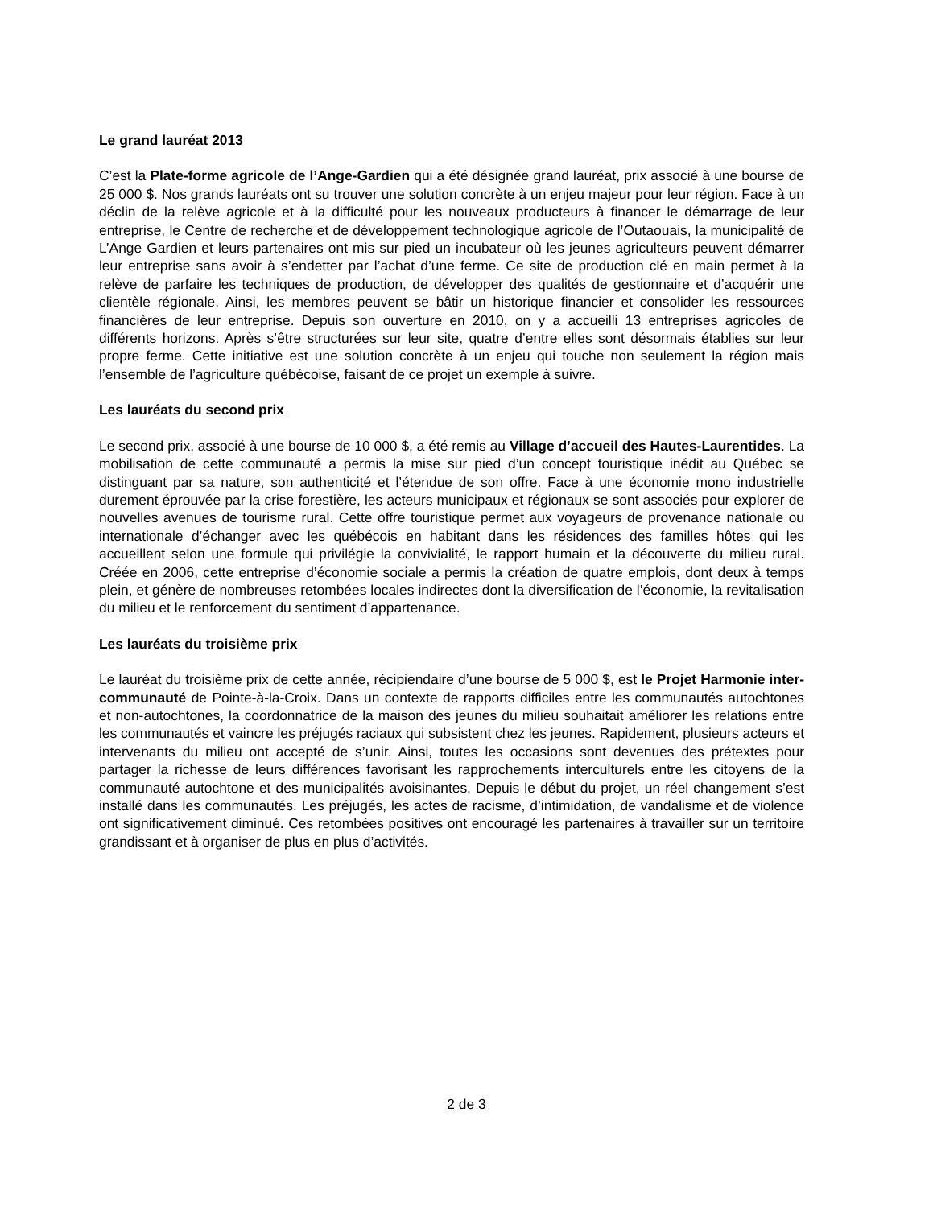Le grand lauréat 2013
C’est la Plate-forme agricole de l’Ange-Gardien qui a été désignée grand lauréat, prix associé à une bourse de 25 000 $. Nos grands lauréats ont su trouver une solution concrète à un enjeu majeur pour leur région. Face à un déclin de la relève agricole et à la difficulté pour les nouveaux producteurs à financer le démarrage de leur entreprise, le Centre de recherche et de développement technologique agricole de l’Outaouais, la municipalité de L’Ange Gardien et leurs partenaires ont mis sur pied un incubateur où les jeunes agriculteurs peuvent démarrer leur entreprise sans avoir à s’endetter par l’achat d’une ferme. Ce site de production clé en main permet à la relève de parfaire les techniques de production, de développer des qualités de gestionnaire et d’acquérir une clientèle régionale. Ainsi, les membres peuvent se bâtir un historique financier et consolider les ressources financières de leur entreprise. Depuis son ouverture en 2010, on y a accueilli 13 entreprises agricoles de différents horizons. Après s’être structurées sur leur site, quatre d’entre elles sont désormais établies sur leur propre ferme. Cette initiative est une solution concrète à un enjeu qui touche non seulement la région mais l’ensemble de l’agriculture québécoise, faisant de ce projet un exemple à suivre.
Les lauréats du second prix
Le second prix, associé à une bourse de 10 000 $, a été remis au Village d’accueil des Hautes-Laurentides. La mobilisation de cette communauté a permis la mise sur pied d’un concept touristique inédit au Québec se distinguant par sa nature, son authenticité et l’étendue de son offre. Face à une économie mono industrielle durement éprouvée par la crise forestière, les acteurs municipaux et régionaux se sont associés pour explorer de nouvelles avenues de tourisme rural. Cette offre touristique permet aux voyageurs de provenance nationale ou internationale d’échanger avec les québécois en habitant dans les résidences des familles hôtes qui les accueillent selon une formule qui privilégie la convivialité, le rapport humain et la découverte du milieu rural. Créée en 2006, cette entreprise d’économie sociale a permis la création de quatre emplois, dont deux à temps plein, et génère de nombreuses retombées locales indirectes dont la diversification de l’économie, la revitalisation du milieu et le renforcement du sentiment d’appartenance.
Les lauréats du troisième prix
Le lauréat du troisième prix de cette année, récipiendaire d’une bourse de 5 000 $, est le Projet Harmonie inter-communauté de Pointe-à-la-Croix. Dans un contexte de rapports difficiles entre les communautés autochtones et non-autochtones, la coordonnatrice de la maison des jeunes du milieu souhaitait améliorer les relations entre les communautés et vaincre les préjugés raciaux qui subsistent chez les jeunes. Rapidement, plusieurs acteurs et intervenants du milieu ont accepté de s’unir. Ainsi, toutes les occasions sont devenues des prétextes pour partager la richesse de leurs différences favorisant les rapprochements interculturels entre les citoyens de la communauté autochtone et des municipalités avoisinantes. Depuis le début du projet, un réel changement s’est installé dans les communautés. Les préjugés, les actes de racisme, d’intimidation, de vandalisme et de violence ont significativement diminué. Ces retombées positives ont encouragé les partenaires à travailler sur un territoire grandissant et à organiser de plus en plus d’activités.
2 de 3